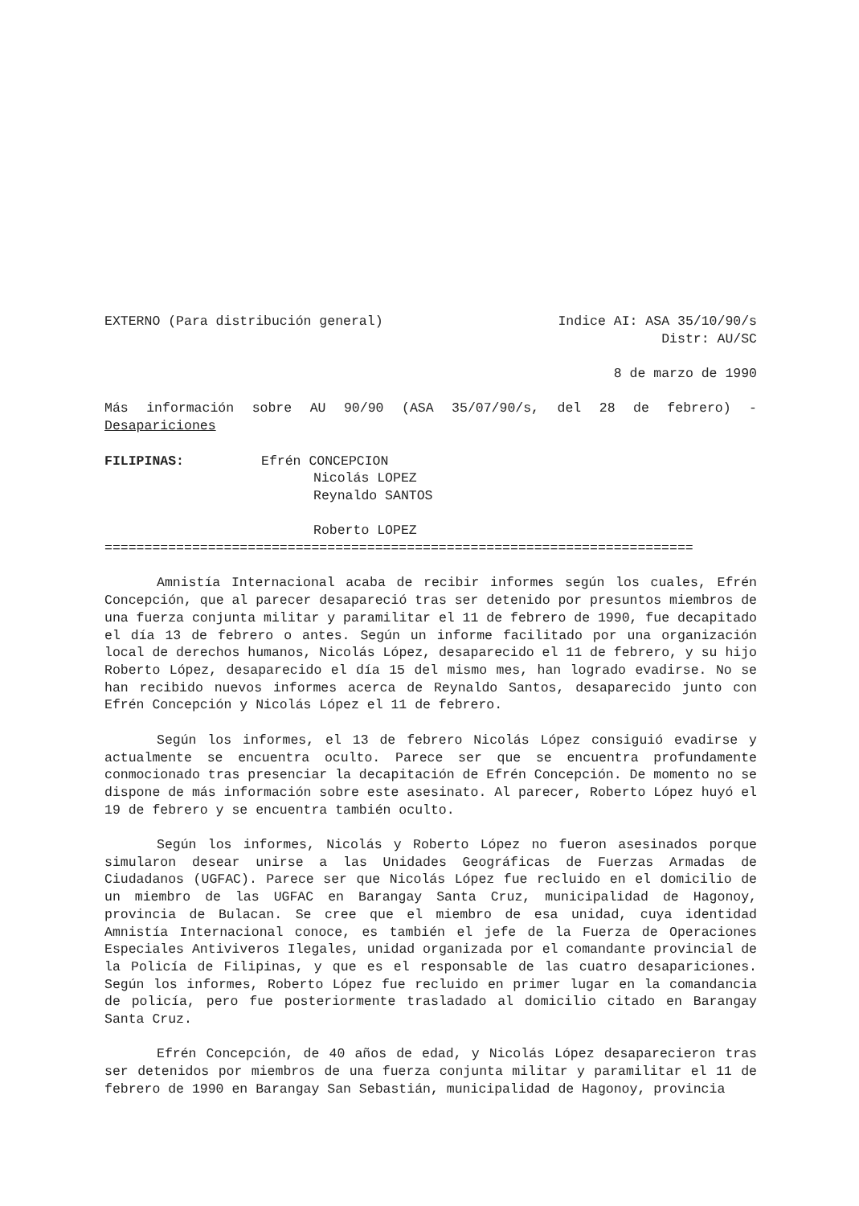EXTERNO (Para distribución general) Indice AI: ASA 35/10/90/s
Distr: AU/SC
8 de marzo de 1990
Más información sobre AU 90/90 (ASA 35/07/90/s, del 28 de febrero) - Desapariciones
FILIPINAS: Efrén CONCEPCION
Nicolás LOPEZ
Reynaldo SANTOS
Roberto LOPEZ
==========================================================================
Amnistía Internacional acaba de recibir informes según los cuales, Efrén Concepción, que al parecer desapareció tras ser detenido por presuntos miembros de una fuerza conjunta militar y paramilitar el 11 de febrero de 1990, fue decapitado el día 13 de febrero o antes. Según un informe facilitado por una organización local de derechos humanos, Nicolás López, desaparecido el 11 de febrero, y su hijo Roberto López, desaparecido el día 15 del mismo mes, han logrado evadirse. No se han recibido nuevos informes acerca de Reynaldo Santos, desaparecido junto con Efrén Concepción y Nicolás López el 11 de febrero.
Según los informes, el 13 de febrero Nicolás López consiguió evadirse y actualmente se encuentra oculto. Parece ser que se encuentra profundamente conmocionado tras presenciar la decapitación de Efrén Concepción. De momento no se dispone de más información sobre este asesinato. Al parecer, Roberto López huyó el 19 de febrero y se encuentra también oculto.
Según los informes, Nicolás y Roberto López no fueron asesinados porque simularon desear unirse a las Unidades Geográficas de Fuerzas Armadas de Ciudadanos (UGFAC). Parece ser que Nicolás López fue recluido en el domicilio de un miembro de las UGFAC en Barangay Santa Cruz, municipalidad de Hagonoy, provincia de Bulacan. Se cree que el miembro de esa unidad, cuya identidad Amnistía Internacional conoce, es también el jefe de la Fuerza de Operaciones Especiales Antiviveros Ilegales, unidad organizada por el comandante provincial de la Policía de Filipinas, y que es el responsable de las cuatro desapariciones. Según los informes, Roberto López fue recluido en primer lugar en la comandancia de policía, pero fue posteriormente trasladado al domicilio citado en Barangay Santa Cruz.
Efrén Concepción, de 40 años de edad, y Nicolás López desaparecieron tras ser detenidos por miembros de una fuerza conjunta militar y paramilitar el 11 de febrero de 1990 en Barangay San Sebastián, municipalidad de Hagonoy, provincia